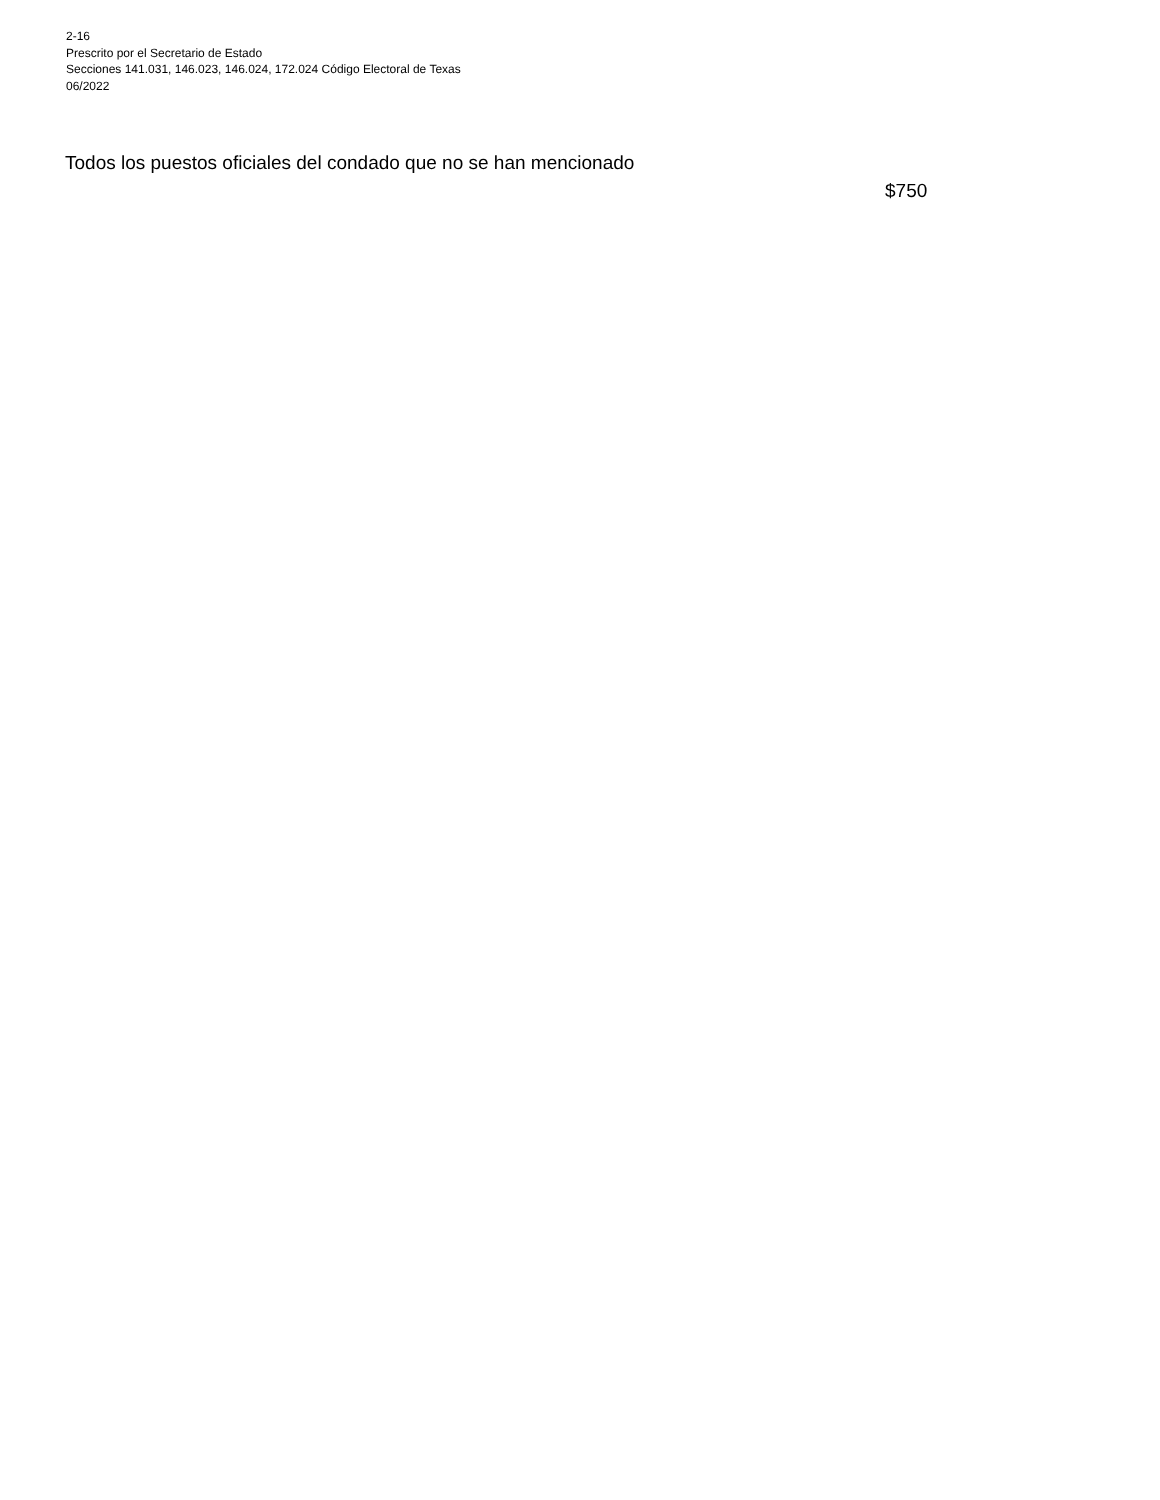2-16
Prescrito por el Secretario de Estado
Secciones 141.031, 146.023, 146.024, 172.024 Código Electoral de Texas
06/2022
Todos los puestos oficiales del condado que no se han mencionado
$750